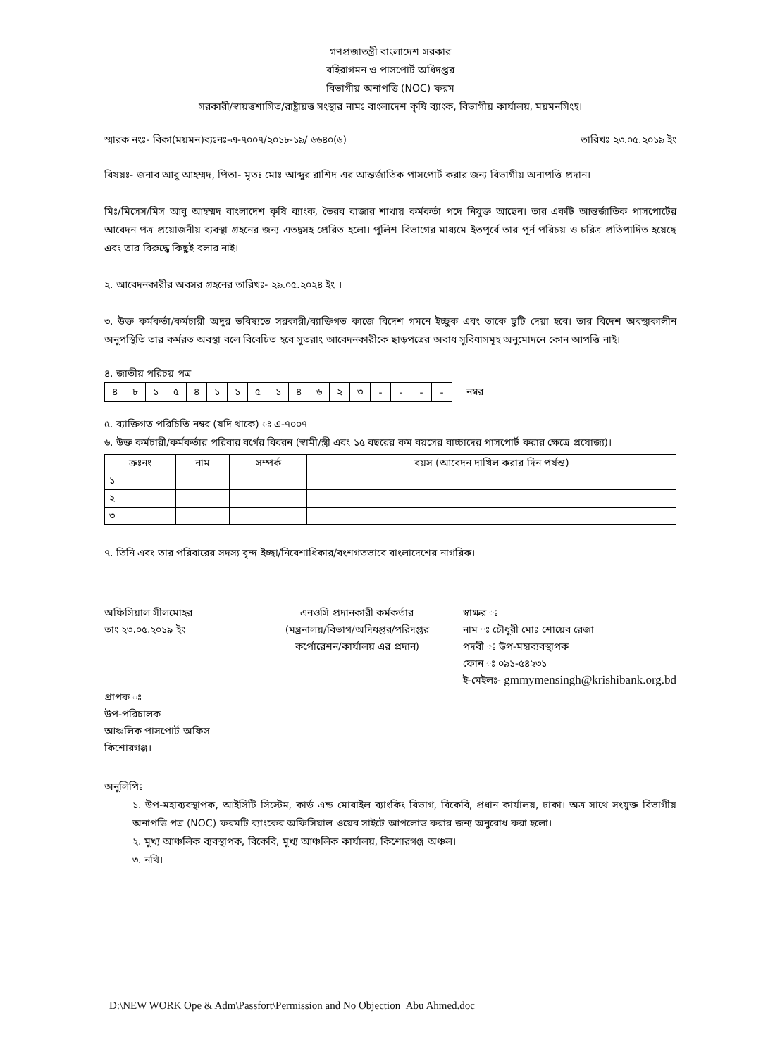গণপ্রজাতন্ত্রী বাংলাদেশ সরকার
বহিরাগমন ও পাসপোর্ট অধিদপ্তর
বিভাগীয় অনাপত্তি (NOC) ফরম
সরকারী/স্বায়ত্তশাসিত/রাষ্ট্রায়ত্ত সংস্থার নামঃ বাংলাদেশ কৃষি ব্যাংক, বিভাগীয় কার্যালয়, ময়মনসিংহ।
স্মারক নংঃ- বিকা(ময়মন)ব্যঃনঃ-এ-৭০০৭/২০১৮-১৯/ ৬৬৪০(৬) তারিখঃ ২৩.০৫.২০১৯ ইং
বিষয়ঃ- জনাব আবু আহম্মদ, পিতা- মৃতঃ মোঃ আব্দুর রাশিদ এর আন্তর্জাতিক পাসপোর্ট করার জন্য বিভাগীয় অনাপত্তি প্রদান।
মিঃ/মিসেস/মিস আবু আহম্মদ বাংলাদেশ কৃষি ব্যাংক, ভৈরব বাজার শাখায় কর্মকর্তা পদে নিযুক্ত আছেন। তার একটি আন্তর্জাতিক পাসপোর্টের আবেদন পত্র প্রয়োজনীয় ব্যবস্থা গ্রহনের জন্য এতদ্বসহ প্রেরিত হলো। পুলিশ বিভাগের মাধ্যমে ইতপূর্বে তার পূর্ন পরিচয় ও চরিত্র প্রতিপাদিত হয়েছে এবং তার বিরুদ্ধে কিছুই বলার নাই।
২. আবেদনকারীর অবসর গ্রহনের তারিখঃ- ২৯.০৫.২০২৪ ইং ।
৩. উক্ত কর্মকর্তা/কর্মচারী অদূর ভবিষ্যতে সরকারী/ব্যাক্তিগত কাজে বিদেশ গমনে ইচ্ছুক এবং তাকে ছুটি দেয়া হবে। তার বিদেশ অবস্থাকালীন অনুপস্থিতি তার কর্মরত অবস্থা বলে বিবেচিত হবে সুতরাং আবেদনকারীকে ছাড়পত্রের অবাধ সুবিধাসমূহ অনুমোদনে কোন আপত্তি নাই।
৪. জাতীয় পরিচয় পত্র
| ৪ | ৮ | ১ | ৫ | ৪ | ১ | ১ | ৫ | ১ | ৪ | ৬ | ২ | ৩ | - | - | - | - |
নম্বর
৫. ব্যাক্তিগত পরিচিতি নম্বর (যদি থাকে) ঃ এ-৭০০৭
৬. উক্ত কর্মচারী/কর্মকর্তার পরিবার বর্গের বিবরন (স্বামী/স্ত্রী এবং ১৫ বছরের কম বয়সের বাচ্চাদের পাসপোর্ট করার ক্ষেত্রে প্রযোজ্য)।
| ক্রঃনং | নাম | সম্পর্ক | বয়স (আবেদন দাখিল করার দিন পর্যন্ত) |
| --- | --- | --- | --- |
| ১ | | | |
| ২ | | | |
| ৩ | | | |
৭. তিনি এবং তার পরিবারের সদস্য বৃন্দ ইচ্ছা/নিবেশাধিকার/বংশগতভাবে বাংলাদেশের নাগরিক।
অফিসিয়াল সীলমোহর
তাং ২৩.০৫.২০১৯ ইং
প্রাপক ঃ
উপ-পরিচালক
আঞ্চলিক পাসপোর্ট অফিস
কিশোরগঞ্জ।
এনওসি প্রদানকারী কর্মকর্তার
(মন্ত্রনালয়/বিভাগ/অদিধপ্তর/পরিদপ্তর
কর্পোরেশন/কার্যালয় এর প্রদান)
স্বাক্ষর ঃ
নাম ঃ চৌধুরী মোঃ শোয়েব রেজা
পদবী ঃ উপ-মহাব্যবস্থাপক
ফোন ঃ ০৯১-৫৪২৩১
ই-মেইলঃ- gmmymensingh@krishibank.org.bd
অনুলিপিঃ
১. উপ-মহাব্যবস্থাপক, আইসিটি সিস্টেম, কার্ড এন্ড মোবাইল ব্যাংকিং বিভাগ, বিকেবি, প্রধান কার্যালয়, ঢাকা। অত্র সাথে সংযুক্ত বিভাগীয় অনাপত্তি পত্র (NOC) ফরমটি ব্যাংকের অফিসিয়াল ওয়েব সাইটে আপলোড করার জন্য অনুরোধ করা হলো।
২. মুখ্য আঞ্চলিক ব্যবস্থাপক, বিকেবি, মুখ্য আঞ্চলিক কার্যালয়, কিশোরগঞ্জ অঞ্চল।
৩. নথি।
D:\NEW WORK Ope & Adm\Passfort\Permission and No Objection_Abu Ahmed.doc